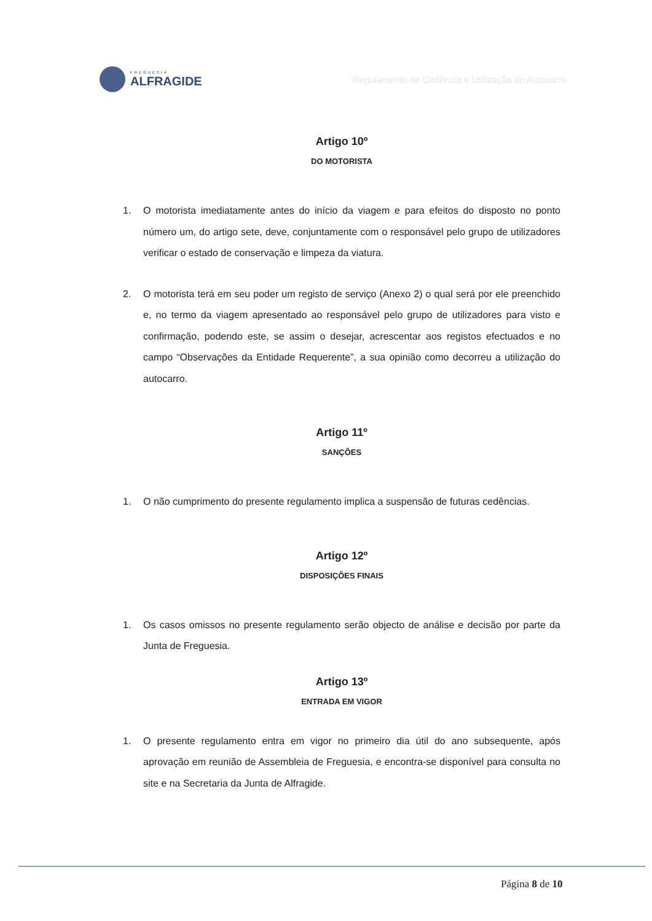FREGUESIA
ALFRAGIDE
Regulamento de Cedência e Utilização do Autocarro
Artigo 10º
DO MOTORISTA
1. O motorista imediatamente antes do início da viagem e para efeitos do disposto no ponto número um, do artigo sete, deve, conjuntamente com o responsável pelo grupo de utilizadores verificar o estado de conservação e limpeza da viatura.
2. O motorista terá em seu poder um registo de serviço (Anexo 2) o qual será por ele preenchido e, no termo da viagem apresentado ao responsável pelo grupo de utilizadores para visto e confirmação, podendo este, se assim o desejar, acrescentar aos registos efectuados e no campo “Observações da Entidade Requerente”, a sua opinião como decorreu a utilização do autocarro.
Artigo 11º
SANÇÕES
1. O não cumprimento do presente regulamento implica a suspensão de futuras cedências.
Artigo 12º
DISPOSIÇÕES FINAIS
1. Os casos omissos no presente regulamento serão objecto de análise e decisão por parte da Junta de Freguesia.
Artigo 13º
ENTRADA EM VIGOR
1. O presente regulamento entra em vigor no primeiro dia útil do ano subsequente, após aprovação em reunião de Assembleia de Freguesia, e encontra-se disponível para consulta no site e na Secretaria da Junta de Alfragide.
Página 8 de 10